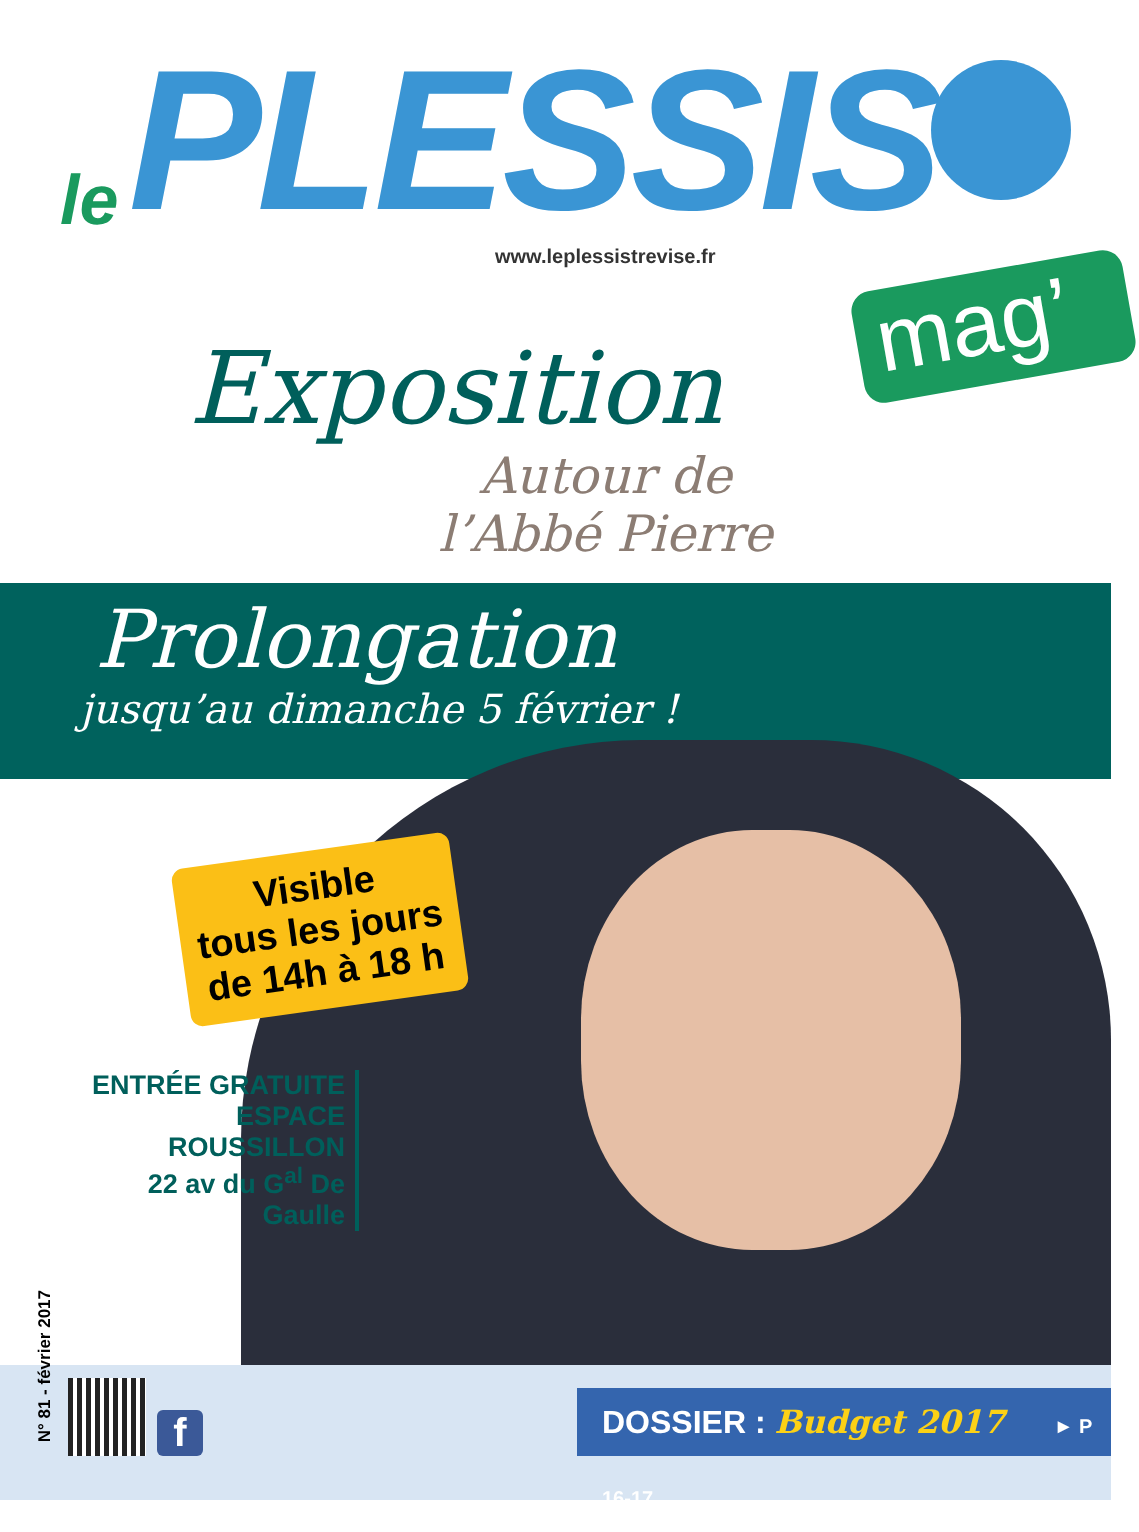le PLESSIS
www.leplessistrevise.fr
mag’
Exposition
Autour de
l’Abbé Pierre
Prolongation
jusqu’au dimanche 5 février !
Visible
tous les jours
de 14h à 18 h
ENTRÉE GRATUITE
ESPACE ROUSSILLON
22 av du G<sup>al</sup> De Gaulle
N° 81 - février 2017
f
DOSSIER : Budget 2017 ► P 16-17